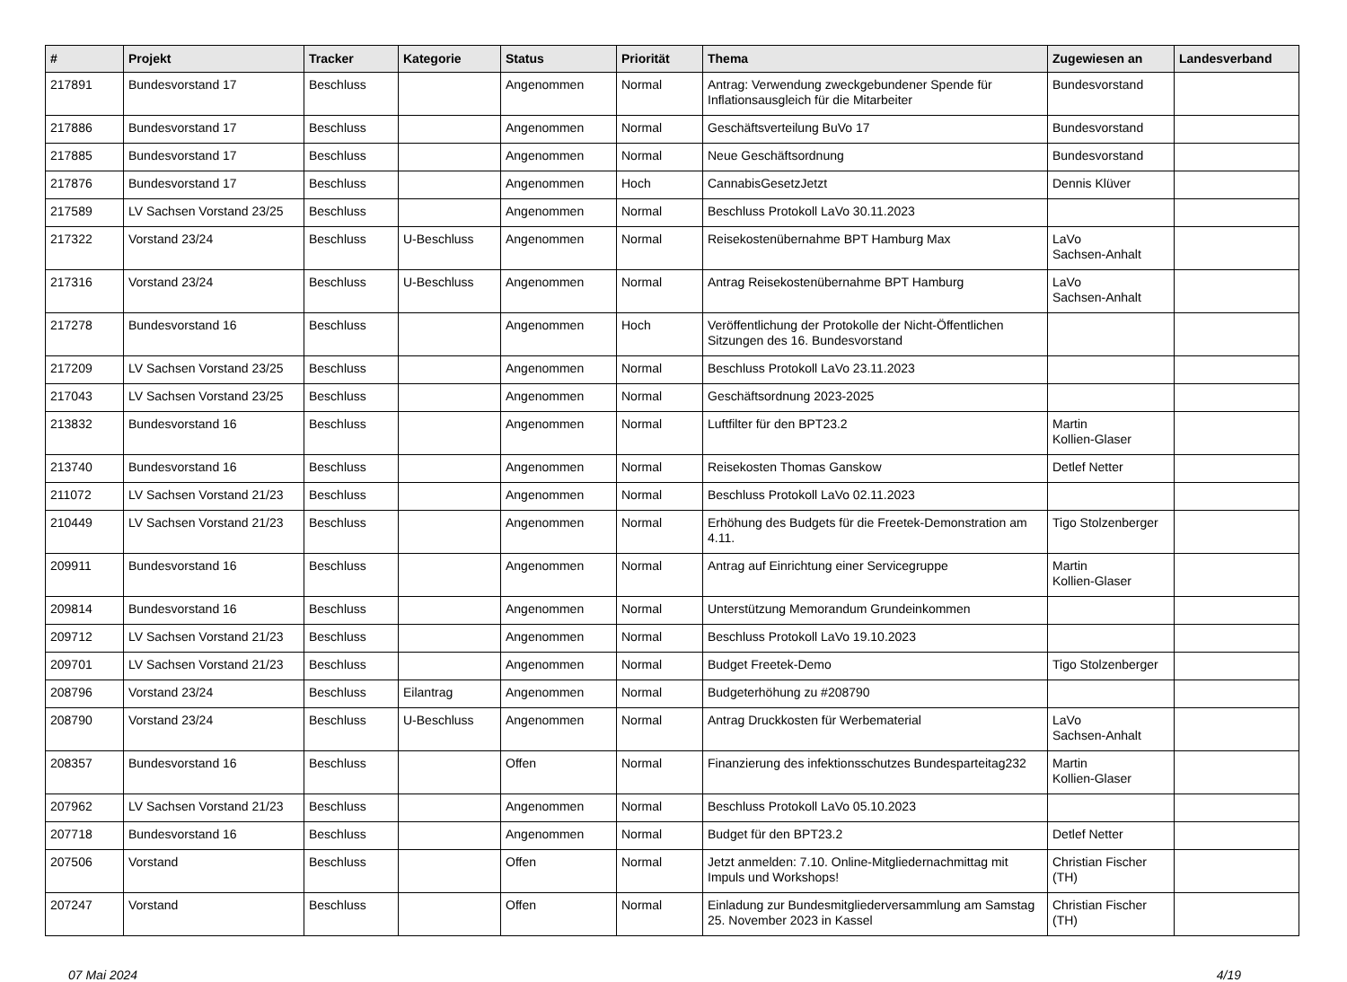| # | Projekt | Tracker | Kategorie | Status | Priorität | Thema | Zugewiesen an | Landesverband |
| --- | --- | --- | --- | --- | --- | --- | --- | --- |
| 217891 | Bundesvorstand 17 | Beschluss | | Angenommen | Normal | Antrag: Verwendung zweckgebundener Spende für Inflationsausgleich für die Mitarbeiter | Bundesvorstand | |
| 217886 | Bundesvorstand 17 | Beschluss | | Angenommen | Normal | Geschäftsverteilung BuVo 17 | Bundesvorstand | |
| 217885 | Bundesvorstand 17 | Beschluss | | Angenommen | Normal | Neue Geschäftsordnung | Bundesvorstand | |
| 217876 | Bundesvorstand 17 | Beschluss | | Angenommen | Hoch | CannabisGesetzJetzt | Dennis Klüver | |
| 217589 | LV Sachsen Vorstand 23/25 | Beschluss | | Angenommen | Normal | Beschluss Protokoll LaVo 30.11.2023 | | |
| 217322 | Vorstand 23/24 | Beschluss | U-Beschluss | Angenommen | Normal | Reisekostenübernahme BPT Hamburg Max | LaVo Sachsen-Anhalt | |
| 217316 | Vorstand 23/24 | Beschluss | U-Beschluss | Angenommen | Normal | Antrag Reisekostenübernahme BPT Hamburg | LaVo Sachsen-Anhalt | |
| 217278 | Bundesvorstand 16 | Beschluss | | Angenommen | Hoch | Veröffentlichung der Protokolle der Nicht-Öffentlichen Sitzungen des 16. Bundesvorstand | | |
| 217209 | LV Sachsen Vorstand 23/25 | Beschluss | | Angenommen | Normal | Beschluss Protokoll LaVo 23.11.2023 | | |
| 217043 | LV Sachsen Vorstand 23/25 | Beschluss | | Angenommen | Normal | Geschäftsordnung 2023-2025 | | |
| 213832 | Bundesvorstand 16 | Beschluss | | Angenommen | Normal | Luftfilter für den BPT23.2 | Martin Kollien-Glaser | |
| 213740 | Bundesvorstand 16 | Beschluss | | Angenommen | Normal | Reisekosten Thomas Ganskow | Detlef Netter | |
| 211072 | LV Sachsen Vorstand 21/23 | Beschluss | | Angenommen | Normal | Beschluss Protokoll LaVo 02.11.2023 | | |
| 210449 | LV Sachsen Vorstand 21/23 | Beschluss | | Angenommen | Normal | Erhöhung des Budgets für die Freetek-Demonstration am 4.11. | Tigo Stolzenberger | |
| 209911 | Bundesvorstand 16 | Beschluss | | Angenommen | Normal | Antrag auf Einrichtung einer Servicegruppe | Martin Kollien-Glaser | |
| 209814 | Bundesvorstand 16 | Beschluss | | Angenommen | Normal | Unterstützung Memorandum Grundeinkommen | | |
| 209712 | LV Sachsen Vorstand 21/23 | Beschluss | | Angenommen | Normal | Beschluss Protokoll LaVo 19.10.2023 | | |
| 209701 | LV Sachsen Vorstand 21/23 | Beschluss | | Angenommen | Normal | Budget Freetek-Demo | Tigo Stolzenberger | |
| 208796 | Vorstand 23/24 | Beschluss | Eilantrag | Angenommen | Normal | Budgeterhöhung zu #208790 | | |
| 208790 | Vorstand 23/24 | Beschluss | U-Beschluss | Angenommen | Normal | Antrag Druckkosten für Werbematerial | LaVo Sachsen-Anhalt | |
| 208357 | Bundesvorstand 16 | Beschluss | | Offen | Normal | Finanzierung des infektionsschutzes Bundesparteitag232 | Martin Kollien-Glaser | |
| 207962 | LV Sachsen Vorstand 21/23 | Beschluss | | Angenommen | Normal | Beschluss Protokoll LaVo 05.10.2023 | | |
| 207718 | Bundesvorstand 16 | Beschluss | | Angenommen | Normal | Budget für den BPT23.2 | Detlef Netter | |
| 207506 | Vorstand | Beschluss | | Offen | Normal | Jetzt anmelden: 7.10. Online-Mitgliedernachmittag mit Impuls und Workshops! | Christian Fischer (TH) | |
| 207247 | Vorstand | Beschluss | | Offen | Normal | Einladung zur Bundesmitgliederversammlung am Samstag 25. November 2023 in Kassel | Christian Fischer (TH) | |
07 Mai 2024 4/19